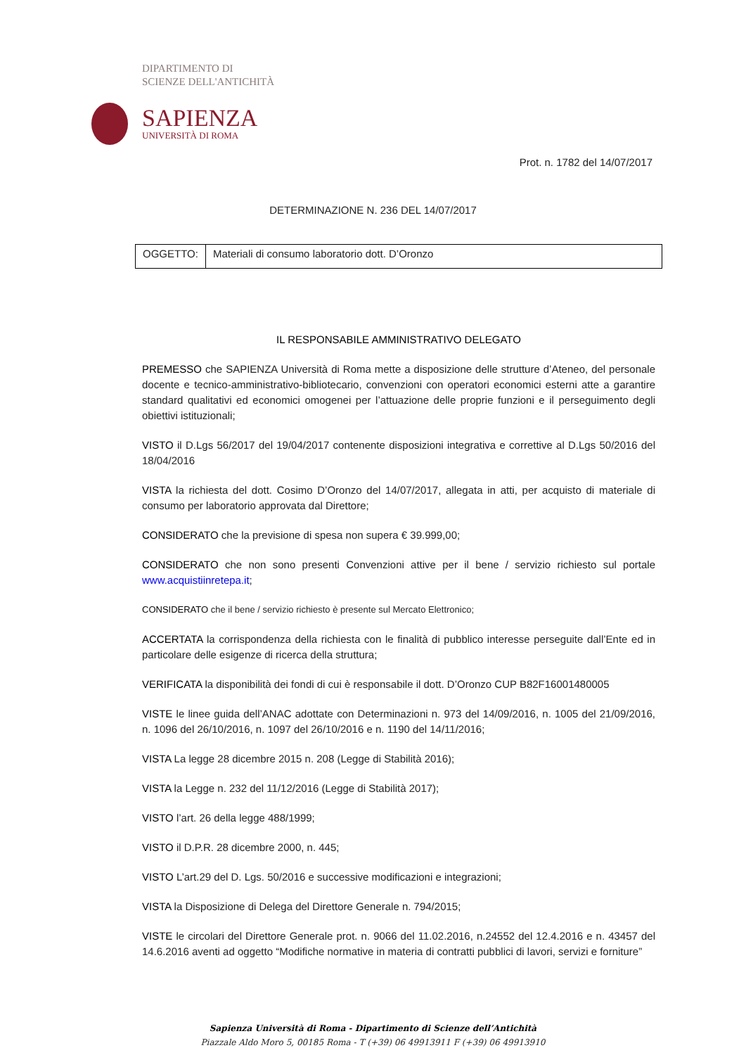DIPARTIMENTO DI
SCIENZE DELL'ANTICHITÀ
SAPIENZA
UNIVERSITÀ DI ROMA
Prot. n. 1782 del 14/07/2017
DETERMINAZIONE N. 236 DEL 14/07/2017
| OGGETTO: | Materiali di consumo laboratorio dott. D’Oronzo |
IL RESPONSABILE AMMINISTRATIVO DELEGATO
PREMESSO che SAPIENZA Università di Roma mette a disposizione delle strutture d’Ateneo, del personale docente e tecnico-amministrativo-bibliotecario, convenzioni con operatori economici esterni atte a garantire standard qualitativi ed economici omogenei per l’attuazione delle proprie funzioni e il perseguimento degli obiettivi istituzionali;
VISTO il D.Lgs 56/2017 del 19/04/2017 contenente disposizioni integrativa e correttive al D.Lgs 50/2016 del 18/04/2016
VISTA la richiesta del dott. Cosimo D’Oronzo del 14/07/2017, allegata in atti, per acquisto di materiale di consumo per laboratorio approvata dal Direttore;
CONSIDERATO che la previsione di spesa non supera € 39.999,00;
CONSIDERATO che non sono presenti Convenzioni attive per il bene / servizio richiesto sul portale www.acquistiinretepa.it;
CONSIDERATO che il bene / servizio richiesto è presente sul Mercato Elettronico;
ACCERTATA la corrispondenza della richiesta con le finalità di pubblico interesse perseguite dall’Ente ed in particolare delle esigenze di ricerca della struttura;
VERIFICATA la disponibilità dei fondi di cui è responsabile il dott. D’Oronzo CUP B82F16001480005
VISTE le linee guida dell’ANAC adottate con Determinazioni n. 973 del 14/09/2016, n. 1005 del 21/09/2016, n. 1096 del 26/10/2016, n. 1097 del 26/10/2016 e n. 1190 del 14/11/2016;
VISTA La legge 28 dicembre 2015 n. 208 (Legge di Stabilità 2016);
VISTA la Legge n. 232 del 11/12/2016 (Legge di Stabilità 2017);
VISTO l’art. 26 della legge 488/1999;
VISTO il D.P.R. 28 dicembre 2000, n. 445;
VISTO L’art.29 del D. Lgs. 50/2016 e successive modificazioni e integrazioni;
VISTA la Disposizione di Delega del Direttore Generale n. 794/2015;
VISTE le circolari del Direttore Generale prot. n. 9066 del 11.02.2016, n.24552 del 12.4.2016 e n. 43457 del 14.6.2016 aventi ad oggetto “Modifiche normative in materia di contratti pubblici di lavori, servizi e forniture”
Sapienza Università di Roma - Dipartimento di Scienze dell’Antichità
Piazzale Aldo Moro 5, 00185 Roma - T (+39) 06 49913911 F (+39) 06 49913910